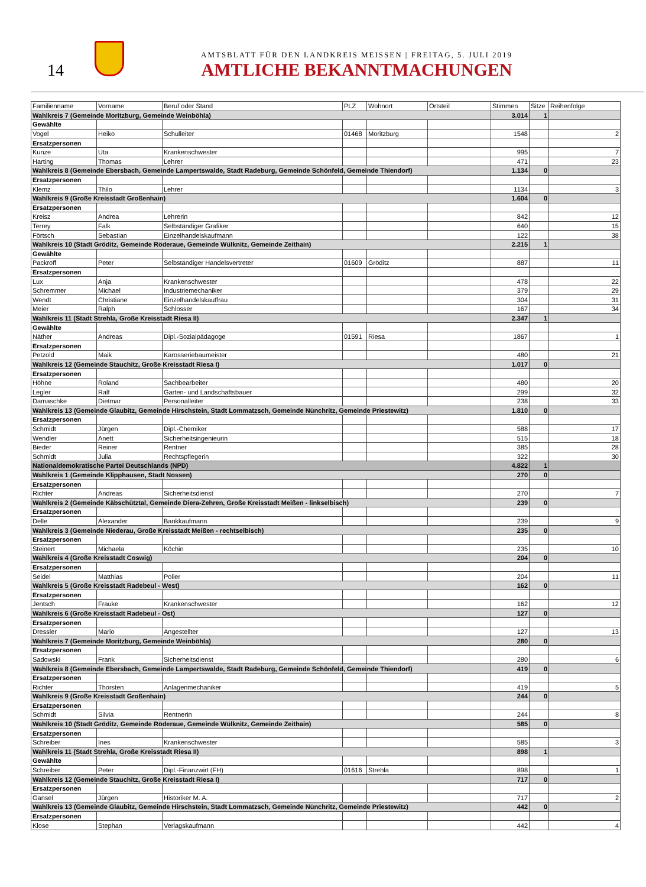14
AMTSBLATT FÜR DEN LANDKREIS MEISSEN | FREITAG, 5. JULI 2019
AMTLICHE BEKANNTMACHUNGEN
| Familienname | Vorname | Beruf oder Stand | PLZ | Wohnort | Ortsteil | Stimmen | Sitze | Reihenfolge |
| Wahlkreis 7 (Gemeinde Moritzburg, Gemeinde Weinböhla) | | | | | | 3.014 | 1 | |
| Gewählte | | | | | | | | |
| Vogel | Heiko | Schulleiter | 01468 | Moritzburg | | 1548 | | 2 |
| Ersatzpersonen | | | | | | | | |
| Kunze | Uta | Krankenschwester | | | | 995 | | 7 |
| Harting | Thomas | Lehrer | | | | 471 | | 23 |
| Wahlkreis 8 (Gemeinde Ebersbach, Gemeinde Lampertswalde, Stadt Radeburg, Gemeinde Schönfeld, Gemeinde Thiendorf) | | | | | | 1.134 | 0 | |
| Ersatzpersonen | | | | | | | | |
| Klemz | Thilo | Lehrer | | | | 1134 | | 3 |
| Wahlkreis 9 (Große Kreisstadt Großenhain) | | | | | | 1.604 | 0 | |
| Ersatzpersonen | | | | | | | | |
| Kreisz | Andrea | Lehrerin | | | | 842 | | 12 |
| Terrey | Falk | Selbständiger Grafiker | | | | 640 | | 15 |
| Förtsch | Sebastian | Einzelhandelskaufmann | | | | 122 | | 38 |
| Wahlkreis 10 (Stadt Gröditz, Gemeinde Röderaue, Gemeinde Wülknitz, Gemeinde Zeithain) | | | | | | 2.215 | 1 | |
| Gewählte | | | | | | | | |
| Packroff | Peter | Selbständiger Handelsvertreter | 01609 | Gröditz | | 887 | | 11 |
| Ersatzpersonen | | | | | | | | |
| Lux | Anja | Krankenschwester | | | | 478 | | 22 |
| Schremmer | Michael | Industriemechaniker | | | | 379 | | 29 |
| Wendt | Christiane | Einzelhandelskauffrau | | | | 304 | | 31 |
| Meier | Ralph | Schlosser | | | | 167 | | 34 |
| Wahlkreis 11 (Stadt Strehla, Große Kreisstadt Riesa II) | | | | | | 2.347 | 1 | |
| Gewählte | | | | | | | | |
| Näther | Andreas | Dipl.-Sozialpädagoge | 01591 | Riesa | | 1867 | | 1 |
| Ersatzpersonen | | | | | | | | |
| Petzold | Maik | Karosseriebaumeister | | | | 480 | | 21 |
| Wahlkreis 12 (Gemeinde Stauchitz, Große Kreisstadt Riesa I) | | | | | | 1.017 | 0 | |
| Ersatzpersonen | | | | | | | | |
| Höhne | Roland | Sachbearbeiter | | | | 480 | | 20 |
| Legler | Ralf | Garten- und Landschaftsbauer | | | | 299 | | 32 |
| Damaschke | Dietmar | Personalleiter | | | | 238 | | 33 |
| Wahlkreis 13 (Gemeinde Glaubitz, Gemeinde Hirschstein, Stadt Lommatzsch, Gemeinde Nünchritz, Gemeinde Priestewitz) | | | | | | 1.810 | 0 | |
| Ersatzpersonen | | | | | | | | |
| Schmidt | Jürgen | Dipl.-Chemiker | | | | 588 | | 17 |
| Wendler | Anett | Sicherheitsingenieurin | | | | 515 | | 18 |
| Bieder | Reiner | Rentner | | | | 385 | | 28 |
| Schmidt | Julia | Rechtspflegerin | | | | 322 | | 30 |
| Nationaldemokratische Partei Deutschlands (NPD) | | | | | | 4.822 | 1 | |
| Wahlkreis 1 (Gemeinde Klipphausen, Stadt Nossen) | | | | | | 270 | 0 | |
| Ersatzpersonen | | | | | | | | |
| Richter | Andreas | Sicherheitsdienst | | | | 270 | | 7 |
| Wahlkreis 2 (Gemeinde Käbschütztal, Gemeinde Diera-Zehren, Große Kreisstadt Meißen - linkselbisch) | | | | | | 239 | 0 | |
| Ersatzpersonen | | | | | | | | |
| Delle | Alexander | Bankkaufmann | | | | 239 | | 9 |
| Wahlkreis 3 (Gemeinde Niederau, Große Kreisstadt Meißen - rechtselbisch) | | | | | | 235 | 0 | |
| Ersatzpersonen | | | | | | | | |
| Steinert | Michaela | Köchin | | | | 235 | | 10 |
| Wahlkreis 4 (Große Kreisstadt Coswig) | | | | | | 204 | 0 | |
| Ersatzpersonen | | | | | | | | |
| Seidel | Matthias | Polier | | | | 204 | | 11 |
| Wahlkreis 5 (Große Kreisstadt Radebeul - West) | | | | | | 162 | 0 | |
| Ersatzpersonen | | | | | | | | |
| Jentsch | Frauke | Krankenschwester | | | | 162 | | 12 |
| Wahlkreis 6 (Große Kreisstadt Radebeul - Ost) | | | | | | 127 | 0 | |
| Ersatzpersonen | | | | | | | | |
| Dressler | Mario | Angestellter | | | | 127 | | 13 |
| Wahlkreis 7 (Gemeinde Moritzburg, Gemeinde Weinböhla) | | | | | | 280 | 0 | |
| Ersatzpersonen | | | | | | | | |
| Sadowski | Frank | Sicherheitsdienst | | | | 280 | | 6 |
| Wahlkreis 8 (Gemeinde Ebersbach, Gemeinde Lampertswalde, Stadt Radeburg, Gemeinde Schönfeld, Gemeinde Thiendorf) | | | | | | 419 | 0 | |
| Ersatzpersonen | | | | | | | | |
| Richter | Thorsten | Anlagenmechaniker | | | | 419 | | 5 |
| Wahlkreis 9 (Große Kreisstadt Großenhain) | | | | | | 244 | 0 | |
| Ersatzpersonen | | | | | | | | |
| Schmidt | Silvia | Rentnerin | | | | 244 | | 8 |
| Wahlkreis 10 (Stadt Gröditz, Gemeinde Röderaue, Gemeinde Wülknitz, Gemeinde Zeithain) | | | | | | 585 | 0 | |
| Ersatzpersonen | | | | | | | | |
| Schreiber | Ines | Krankenschwester | | | | 585 | | 3 |
| Wahlkreis 11 (Stadt Strehla, Große Kreisstadt Riesa II) | | | | | | 898 | 1 | |
| Gewählte | | | | | | | | |
| Schreiber | Peter | Dipl.-Finanzwirt (FH) | 01616 | Strehla | | 898 | | 1 |
| Wahlkreis 12 (Gemeinde Stauchitz, Große Kreisstadt Riesa I) | | | | | | 717 | 0 | |
| Ersatzpersonen | | | | | | | | |
| Gansel | Jürgen | Historiker M. A. | | | | 717 | | 2 |
| Wahlkreis 13 (Gemeinde Glaubitz, Gemeinde Hirschstein, Stadt Lommatzsch, Gemeinde Nünchritz, Gemeinde Priestewitz) | | | | | | 442 | 0 | |
| Ersatzpersonen | | | | | | | | |
| Klose | Stephan | Verlagskaufmann | | | | 442 | | 4 |